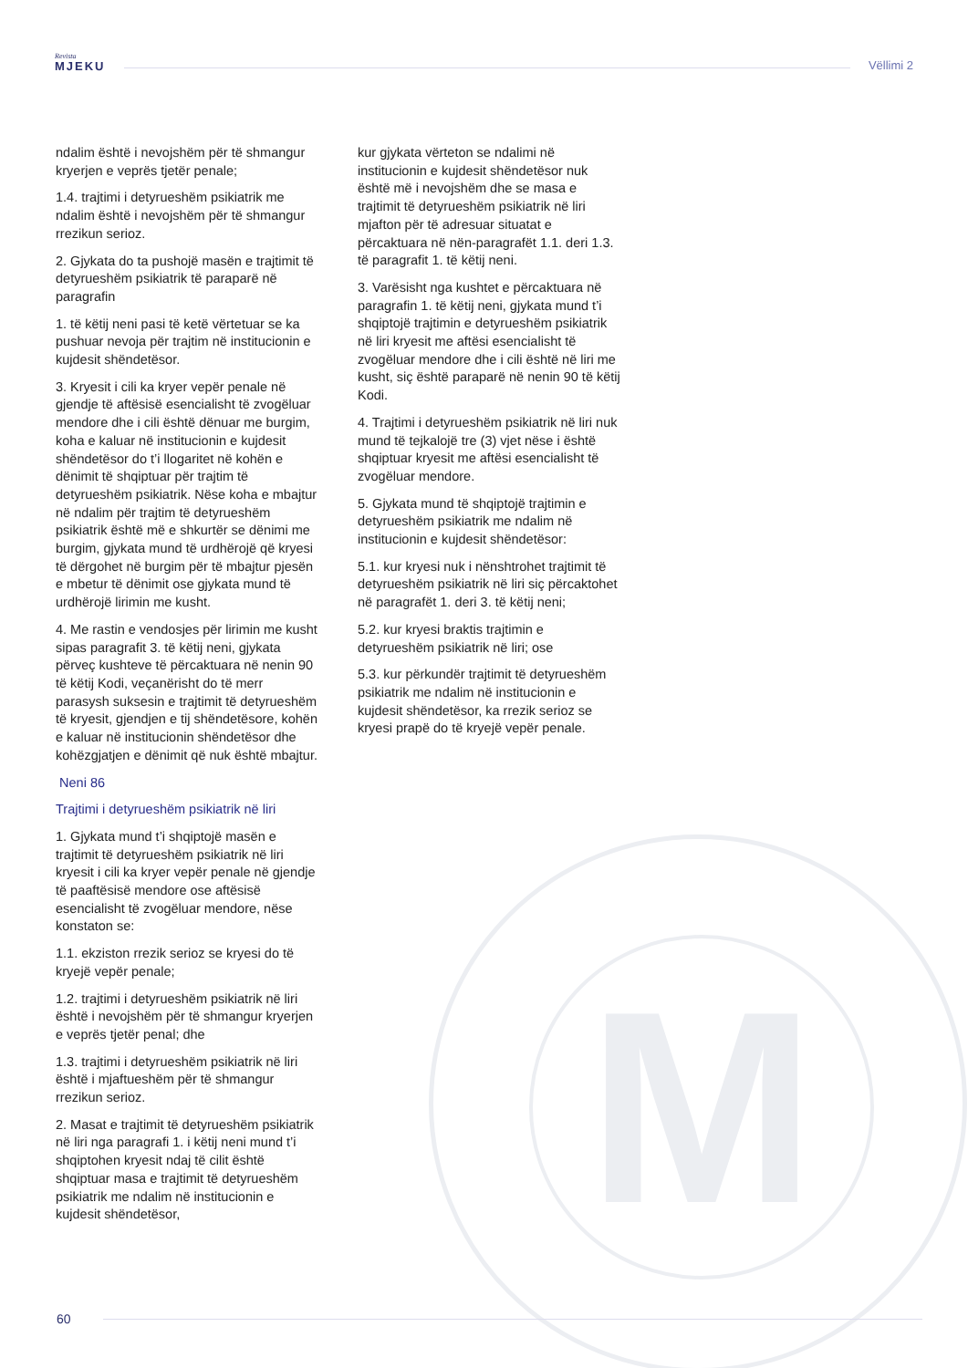Revista
MJEKU
Vëllimi 2
M
ndalim është i nevojshëm për të shmangur kryerjen e veprës tjetër penale;
1.4. trajtimi i detyrueshëm psikiatrik me ndalim është i nevojshëm për të shmangur rrezikun serioz.
2. Gjykata do ta pushojë masën e trajtimit të detyrueshëm psikiatrik të paraparë në paragrafin
1. të këtij neni pasi të ketë vërtetuar se ka pushuar nevoja për trajtim në institucionin e kujdesit shëndetësor.
3. Kryesit i cili ka kryer vepër penale në gjendje të aftësisë esencialisht të zvogëluar mendore dhe i cili është dënuar me burgim, koha e kaluar në institucionin e kujdesit shëndetësor do t’i llogaritet në kohën e dënimit të shqiptuar për trajtim të detyrueshëm psikiatrik. Nëse koha e mbajtur në ndalim për trajtim të detyrueshëm psikiatrik është më e shkurtër se dënimi me burgim, gjykata mund të urdhërojë që kryesi të dërgohet në burgim për të mbajtur pjesën e mbetur të dënimit ose gjykata mund të urdhërojë lirimin me kusht.
4. Me rastin e vendosjes për lirimin me kusht sipas paragrafit 3. të këtij neni, gjykata përveç kushteve të përcaktuara në nenin 90 të këtij Kodi, veçanërisht do të merr parasysh suksesin e trajtimit të detyrueshëm të kryesit, gjendjen e tij shëndetësore, kohën e kaluar në institucionin shëndetësor dhe kohëzgjatjen e dënimit që nuk është mbajtur.
Neni 86
Trajtimi i detyrueshëm psikiatrik në liri
1. Gjykata mund t’i shqiptojë masën e trajtimit të detyrueshëm psikiatrik në liri kryesit i cili ka kryer vepër penale në gjendje të paaftësisë mendore ose aftësisë esencialisht të zvogëluar mendore, nëse konstaton se:
1.1. ekziston rrezik serioz se kryesi do të kryejë vepër penale;
1.2. trajtimi i detyrueshëm psikiatrik në liri është i nevojshëm për të shmangur kryerjen e veprës tjetër penal; dhe
1.3. trajtimi i detyrueshëm psikiatrik në liri është i mjaftueshëm për të shmangur rrezikun serioz.
2. Masat e trajtimit të detyrueshëm psikiatrik në liri nga paragrafi 1. i këtij neni mund t’i shqiptohen kryesit ndaj të cilit është shqiptuar masa e trajtimit të detyrueshëm psikiatrik me ndalim në institucionin e kujdesit shëndetësor,
kur gjykata vërteton se ndalimi në institucionin e kujdesit shëndetësor nuk është më i nevojshëm dhe se masa e trajtimit të detyrueshëm psikiatrik në liri mjafton për të adresuar situatat e përcaktuara në nën-paragrafët 1.1. deri 1.3. të paragrafit 1. të këtij neni.
3. Varësisht nga kushtet e përcaktuara në paragrafin 1. të këtij neni, gjykata mund t’i shqiptojë trajtimin e detyrueshëm psikiatrik në liri kryesit me aftësi esencialisht të zvogëluar mendore dhe i cili është në liri me kusht, siç është paraparë në nenin 90 të këtij Kodi.
4. Trajtimi i detyrueshëm psikiatrik në liri nuk mund të tejkalojë tre (3) vjet nëse i është shqiptuar kryesit me aftësi esencialisht të zvogëluar mendore.
5. Gjykata mund të shqiptojë trajtimin e detyrueshëm psikiatrik me ndalim në institucionin e kujdesit shëndetësor:
5.1. kur kryesi nuk i nënshtrohet trajtimit të detyrueshëm psikiatrik në liri siç përcaktohet në paragrafët 1. deri 3. të këtij neni;
5.2. kur kryesi braktis trajtimin e detyrueshëm psikiatrik në liri; ose
5.3. kur përkundër trajtimit të detyrueshëm psikiatrik me ndalim në institucionin e kujdesit shëndetësor, ka rrezik serioz se kryesi prapë do të kryejë vepër penale.
60